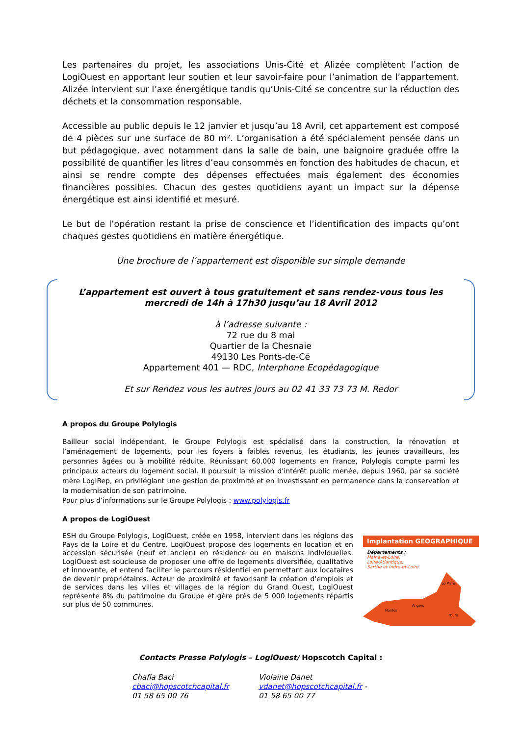Les partenaires du projet, les associations Unis-Cité et Alizée complètent l’action de LogiOuest en apportant leur soutien et leur savoir-faire pour l’animation de l’appartement. Alizée intervient sur l’axe énergétique tandis qu’Unis-Cité se concentre sur la réduction des déchets et la consommation responsable.
Accessible au public depuis le 12 janvier et jusqu’au 18 Avril, cet appartement est composé de 4 pièces sur une surface de 80 m². L’organisation a été spécialement pensée dans un but pédagogique, avec notamment dans la salle de bain, une baignoire graduée offre la possibilité de quantifier les litres d’eau consommés en fonction des habitudes de chacun, et ainsi se rendre compte des dépenses effectuées mais également des économies financières possibles. Chacun des gestes quotidiens ayant un impact sur la dépense énergétique est ainsi identifié et mesuré.
Le but de l’opération restant la prise de conscience et l’identification des impacts qu’ont chaques gestes quotidiens en matière énergétique.
Une brochure de l’appartement est disponible sur simple demande
L’appartement est ouvert à tous gratuitement et sans rendez-vous tous les mercredi de 14h à 17h30 jusqu’au 18 Avril 2012
à l’adresse suivante :
72 rue du 8 mai
Quartier de la Chesnaie
49130 Les Ponts-de-Cé
Appartement 401 — RDC, Interphone Ecopédagogique
Et sur Rendez vous les autres jours au 02 41 33 73 73 M. Redor
A propos du Groupe Polylogis
Bailleur social indépendant, le Groupe Polylogis est spécialisé dans la construction, la rénovation et l’aménagement de logements, pour les foyers à faibles revenus, les étudiants, les jeunes travailleurs, les personnes âgées ou à mobilité réduite. Réunissant 60.000 logements en France, Polylogis compte parmi les principaux acteurs du logement social. Il poursuit la mission d’intérêt public menée, depuis 1960, par sa société mère LogiRep, en privilégiant une gestion de proximité et en investissant en permanence dans la conservation et la modernisation de son patrimoine.
Pour plus d’informations sur le Groupe Polylogis : www.polylogis.fr
A propos de LogiOuest
Implantation GEOGRAPHIQUE
Départements :
Maine-et-Loire,
Loire-Atlantique,
Sarthe et Indre-et-Loire.
Le Mans
Angers
Nantes
Tours
ESH du Groupe Polylogis, LogiOuest, créée en 1958, intervient dans les régions des Pays de la Loire et du Centre. LogiOuest propose des logements en location et en accession sécurisée (neuf et ancien) en résidence ou en maisons individuelles. LogiOuest est soucieuse de proposer une offre de logements diversifiée, qualitative et innovante, et entend faciliter le parcours résidentiel en permettant aux locataires de devenir propriétaires. Acteur de proximité et favorisant la création d'emplois et de services dans les villes et villages de la région du Grand Ouest, LogiOuest représente 8% du patrimoine du Groupe et gère près de 5 000 logements répartis sur plus de 50 communes.
Contacts Presse Polylogis – LogiOuest/ Hopscotch Capital :
Chafia Baci
cbaci@hopscotchcapital.fr
01 58 65 00 76
Violaine Danet
vdanet@hopscotchcapital.fr -
01 58 65 00 77